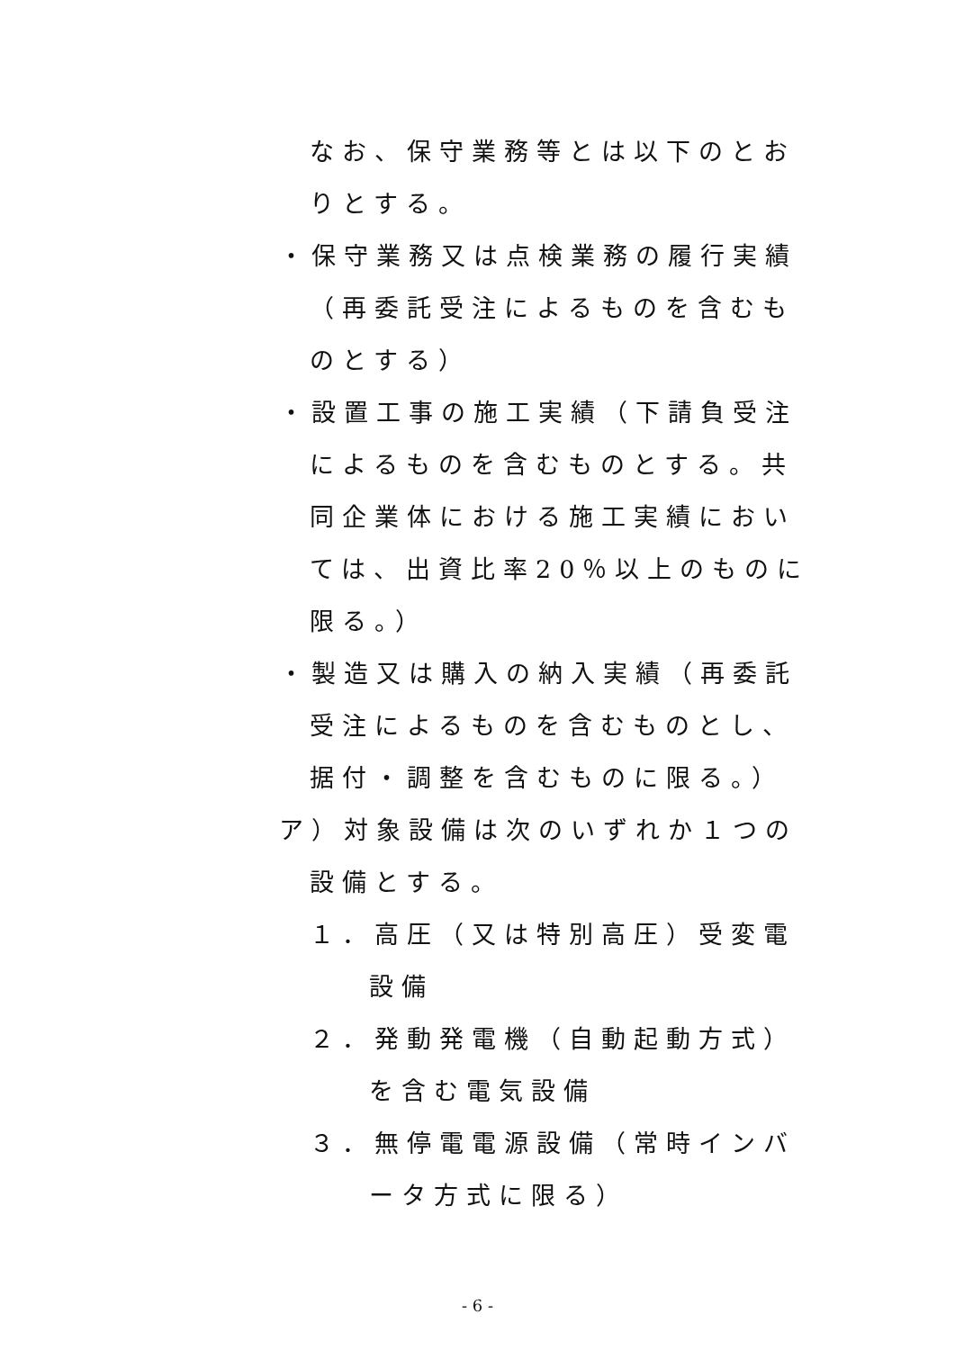なお、保守業務等とは以下のとおりとする。
・保守業務又は点検業務の履行実績（再委託受注によるものを含むものとする）
・設置工事の施工実績（下請負受注によるものを含むものとする。共同企業体における施工実績においては、出資比率20％以上のものに限る。）
・製造又は購入の納入実績（再委託受注によるものを含むものとし、据付・調整を含むものに限る。）
ア）対象設備は次のいずれか１つの設備とする。
１．高圧（又は特別高圧）受変電設備
２．発動発電機（自動起動方式）を含む電気設備
３．無停電電源設備（常時インバータ方式に限る）
- 6 -